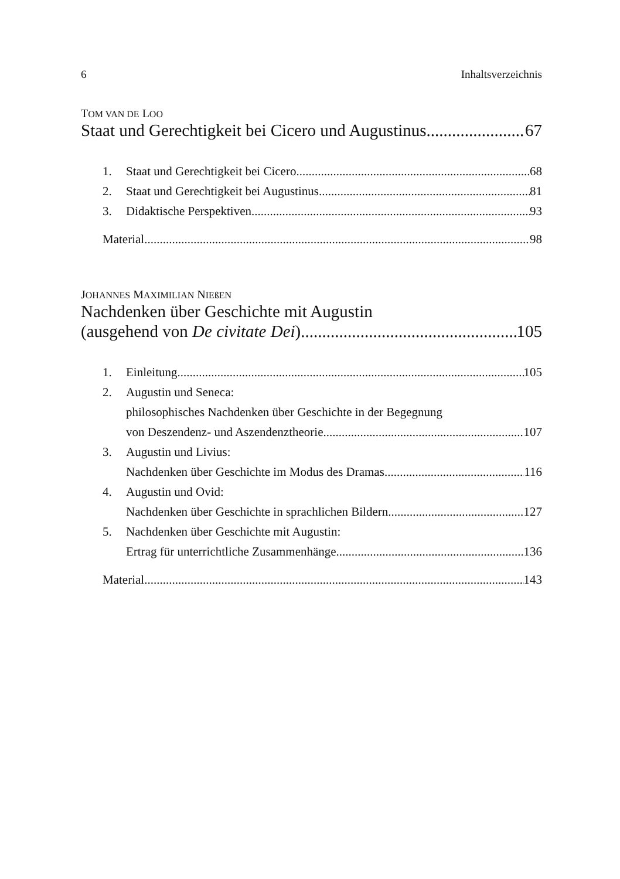6 Inhaltsverzeichnis
TOM VAN DE LOO
Staat und Gerechtigkeit bei Cicero und Augustinus 67
1. Staat und Gerechtigkeit bei Cicero 68
2. Staat und Gerechtigkeit bei Augustinus 81
3. Didaktische Perspektiven 93
Material 98
JOHANNES MAXIMILIAN NIEßEN
Nachdenken über Geschichte mit Augustin
(ausgehend von De civitate Dei) 105
1. Einleitung 105
2. Augustin und Seneca:
philosophisches Nachdenken über Geschichte in der Begegnung
von Deszendenz- und Aszendenztheorie 107
3. Augustin und Livius:
Nachdenken über Geschichte im Modus des Dramas 116
4. Augustin und Ovid:
Nachdenken über Geschichte in sprachlichen Bildern 127
5. Nachdenken über Geschichte mit Augustin:
Ertrag für unterrichtliche Zusammenhänge 136
Material 143